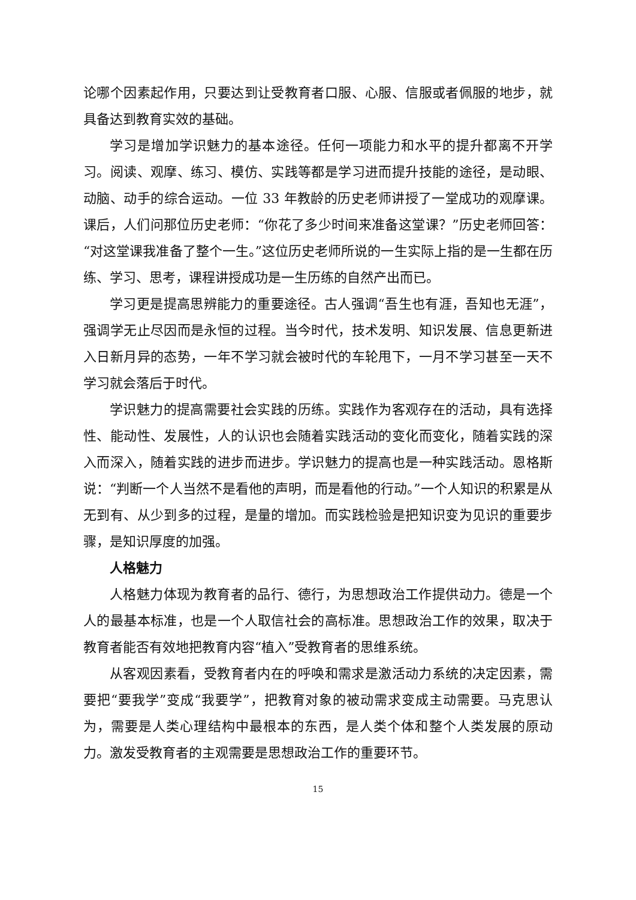论哪个因素起作用，只要达到让受教育者口服、心服、信服或者佩服的地步，就具备达到教育实效的基础。
学习是增加学识魅力的基本途径。任何一项能力和水平的提升都离不开学习。阅读、观摩、练习、模仿、实践等都是学习进而提升技能的途径，是动眼、动脑、动手的综合运动。一位 33 年教龄的历史老师讲授了一堂成功的观摩课。课后，人们问那位历史老师：“你花了多少时间来准备这堂课？”历史老师回答：“对这堂课我准备了整个一生。”这位历史老师所说的一生实际上指的是一生都在历练、学习、思考，课程讲授成功是一生历练的自然产出而已。
学习更是提高思辨能力的重要途径。古人强调“吾生也有涯，吾知也无涯”，强调学无止尽因而是永恒的过程。当今时代，技术发明、知识发展、信息更新进入日新月异的态势，一年不学习就会被时代的车轮甩下，一月不学习甚至一天不学习就会落后于时代。
学识魅力的提高需要社会实践的历练。实践作为客观存在的活动，具有选择性、能动性、发展性，人的认识也会随着实践活动的变化而变化，随着实践的深入而深入，随着实践的进步而进步。学识魅力的提高也是一种实践活动。恩格斯说：“判断一个人当然不是看他的声明，而是看他的行动。”一个人知识的积累是从无到有、从少到多的过程，是量的增加。而实践检验是把知识变为见识的重要步骤，是知识厚度的加强。
人格魅力
人格魅力体现为教育者的品行、德行，为思想政治工作提供动力。德是一个人的最基本标准，也是一个人取信社会的高标准。思想政治工作的效果，取决于教育者能否有效地把教育内容“植入”受教育者的思维系统。
从客观因素看，受教育者内在的呼唤和需求是激活动力系统的决定因素，需要把“要我学”变成“我要学”，把教育对象的被动需求变成主动需要。马克思认为，需要是人类心理结构中最根本的东西，是人类个体和整个人类发展的原动力。激发受教育者的主观需要是思想政治工作的重要环节。
15